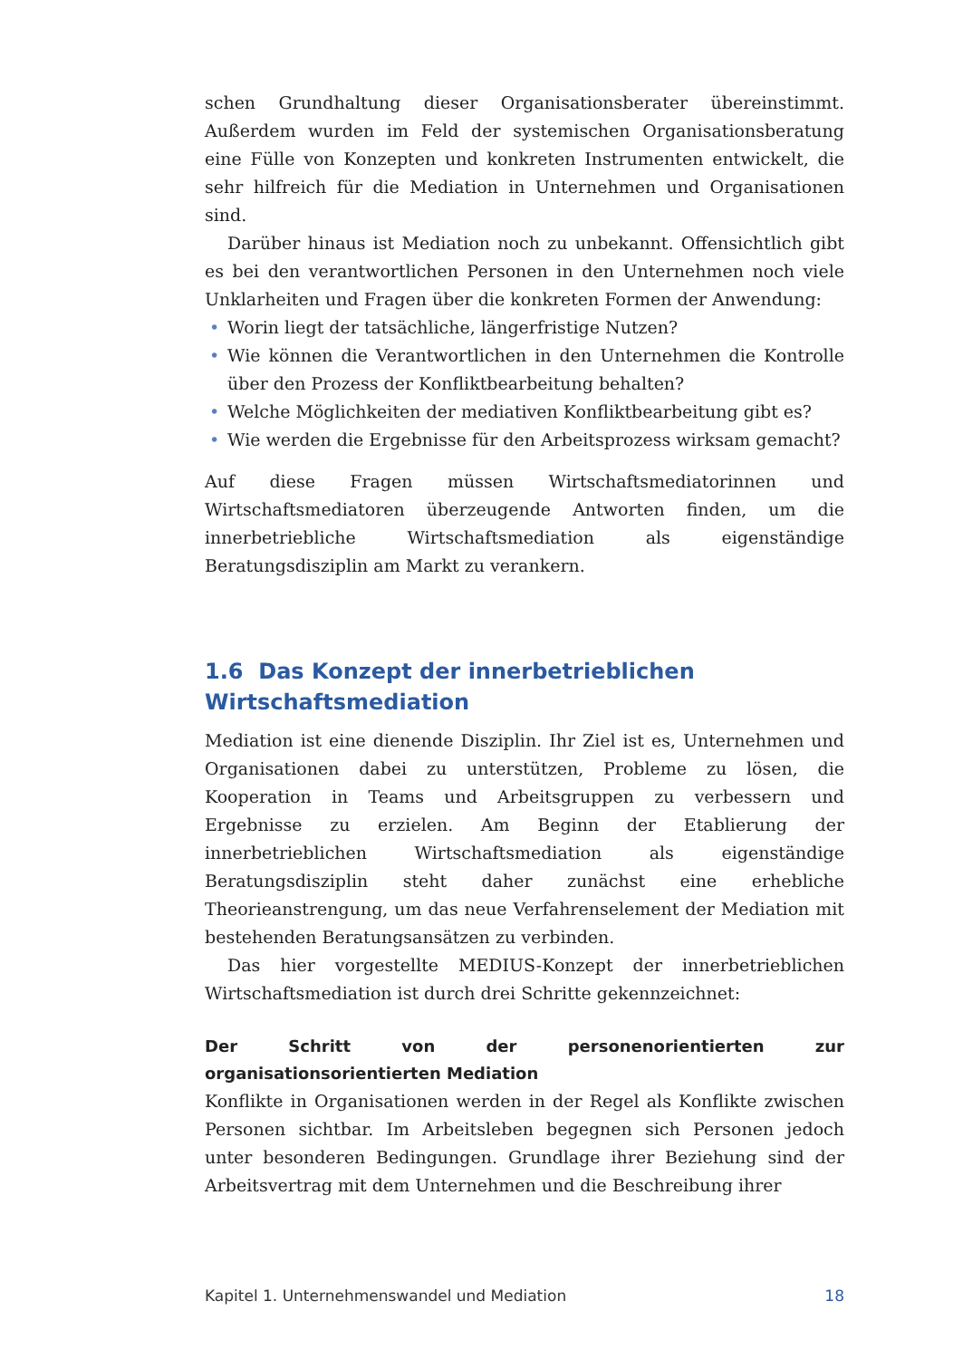schen Grundhaltung dieser Organisationsberater übereinstimmt. Außerdem wurden im Feld der systemischen Organisationsberatung eine Fülle von Konzepten und konkreten Instrumenten entwickelt, die sehr hilfreich für die Mediation in Unternehmen und Organisationen sind.
Darüber hinaus ist Mediation noch zu unbekannt. Offensichtlich gibt es bei den verantwortlichen Personen in den Unternehmen noch viele Unklarheiten und Fragen über die konkreten Formen der Anwendung:
• Worin liegt der tatsächliche, längerfristige Nutzen?
• Wie können die Verantwortlichen in den Unternehmen die Kontrolle über den Prozess der Konfliktbearbeitung behalten?
• Welche Möglichkeiten der mediativen Konfliktbearbeitung gibt es?
• Wie werden die Ergebnisse für den Arbeitsprozess wirksam gemacht?
Auf diese Fragen müssen Wirtschaftsmediatorinnen und Wirtschaftsmediatoren überzeugende Antworten finden, um die innerbetriebliche Wirtschaftsmediation als eigenständige Beratungsdisziplin am Markt zu verankern.
1.6 Das Konzept der innerbetrieblichen
Wirtschaftsmediation
Mediation ist eine dienende Disziplin. Ihr Ziel ist es, Unternehmen und Organisationen dabei zu unterstützen, Probleme zu lösen, die Kooperation in Teams und Arbeitsgruppen zu verbessern und Ergebnisse zu erzielen. Am Beginn der Etablierung der innerbetrieblichen Wirtschaftsmediation als eigenständige Beratungsdisziplin steht daher zunächst eine erhebliche Theorieanstrengung, um das neue Verfahrenselement der Mediation mit bestehenden Beratungsansätzen zu verbinden.
Das hier vorgestellte MEDIUS-Konzept der innerbetrieblichen Wirtschaftsmediation ist durch drei Schritte gekennzeichnet:
Der Schritt von der personenorientierten zur organisationsorientierten Mediation
Konflikte in Organisationen werden in der Regel als Konflikte zwischen Personen sichtbar. Im Arbeitsleben begegnen sich Personen jedoch unter besonderen Bedingungen. Grundlage ihrer Beziehung sind der Arbeitsvertrag mit dem Unternehmen und die Beschreibung ihrer
Kapitel 1. Unternehmenswandel und Mediation 18